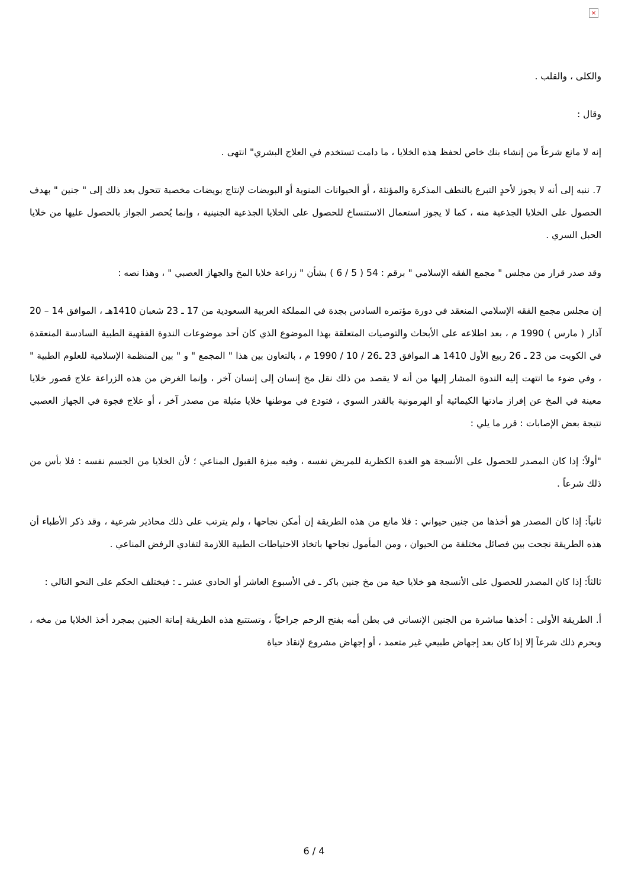×
والكلى ، والقلب .
وقال :
إنه لا مانع شرعاً من إنشاء بنك خاص لحفظ هذه الخلايا ، ما دامت تستخدم في العلاج البشري" انتهى .
7. ننبه إلى أنه لا يجوز لأحدٍ التبرع بالنطف المذكرة والمؤنثة ، أو الحيوانات المنوية أو البويضات لإنتاج بويضات مخصبة تتحول بعد ذلك إلى " جنين " بهدف الحصول على الخلايا الجذعية منه ، كما لا يجوز استعمال الاستنساخ للحصول على الخلايا الجذعية الجنينية ، وإنما يُحصر الجواز بالحصول عليها من خلايا الحبل السري .
وقد صدر قرار من مجلس " مجمع الفقه الإسلامي " برقم : 54 ( 5 / 6 ) بشأن " زراعة خلايا المخ والجهاز العصبي " ، وهذا نصه :
إن مجلس مجمع الفقه الإسلامي المنعقد في دورة مؤتمره السادس بجدة في المملكة العربية السعودية من 17 ـ 23 شعبان 1410هـ ، الموافق 14 – 20 آذار ( مارس ) 1990 م ، بعد اطلاعه على الأبحاث والتوصيات المتعلقة بهذا الموضوع الذي كان أحد موضوعات الندوة الفقهية الطبية السادسة المنعقدة في الكويت من 23 ـ 26 ربيع الأول 1410 هـ الموافق 23 ـ26 / 10 / 1990 م ، بالتعاون بين هذا " المجمع " و " بين المنظمة الإسلامية للعلوم الطبية " ، وفي ضوء ما انتهت إليه الندوة المشار إليها من أنه لا يقصد من ذلك نقل مخ إنسان إلى إنسان آخر ، وإنما الغرض من هذه الزراعة علاج قصور خلايا معينة في المخ عن إفراز مادتها الكيمائية أو الهرمونية بالقدر السوي ، فتودع في موطنها خلايا مثيلة من مصدر آخر ، أو علاج فجوة في الجهاز العصبي نتيجة بعض الإصابات : قرر ما يلي :
"أولاً: إذا كان المصدر للحصول على الأنسجة هو الغدة الكظرية للمريض نفسه ، وفيه ميزة القبول المناعي ؛ لأن الخلايا من الجسم نفسه : فلا بأس من ذلك شرعاً .
ثانياً: إذا كان المصدر هو أخذها من جنين حيواني : فلا مانع من هذه الطريقة إن أمكن نجاحها ، ولم يترتب على ذلك محاذير شرعية ، وقد ذكر الأطباء أن هذه الطريقة نجحت بين فصائل مختلفة من الحيوان ، ومن المأمول نجاحها باتخاذ الاحتياطات الطبية اللازمة لتفادي الرفض المناعي .
ثالثاً: إذا كان المصدر للحصول على الأنسجة هو خلايا حية من مخ جنين باكر ـ في الأسبوع العاشر أو الحادي عشر ـ : فيختلف الحكم على النحو التالي :
أ. الطريقة الأولى : أخذها مباشرة من الجنين الإنساني في بطن أمه بفتح الرحم جراحيّاً ، وتستتبع هذه الطريقة إماتة الجنين بمجرد أخذ الخلايا من مخه ، ويحرم ذلك شرعاً إلا إذا كان بعد إجهاض طبيعي غير متعمد ، أو إجهاض مشروع لإنقاذ حياة
6 / 4